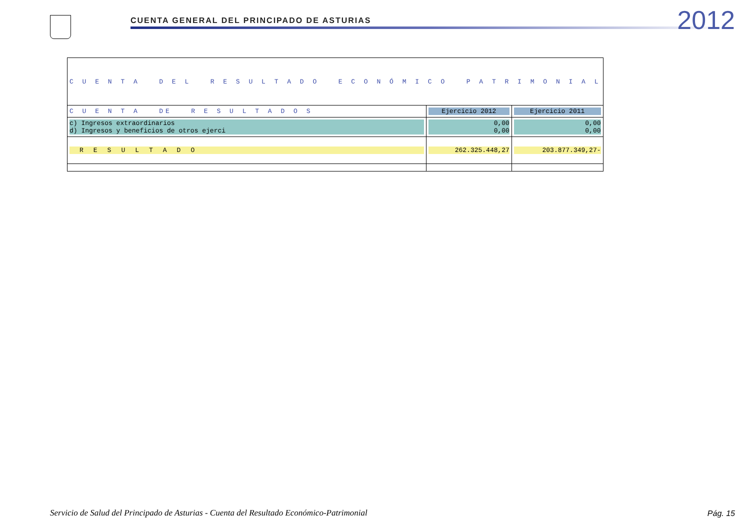CUENTA GENERAL DEL PRINCIPADO DE ASTURIAS
2012
| C U E N T A D E L R E S U L T A D O E C O N Ó M I C O P A T R I M O N I A L | | |
| C U E N T A DE R E S U L T A D O S | Ejercicio 2012 | Ejercicio 2011 |
| c) Ingresos extraordinarios d) Ingresos y beneficios de otros ejerci | 0,00 0,00 | 0,00 0,00 |
| RESULTADO | 262.325.448,27 | 203.877.349,27- |
Servicio de Salud del Principado de Asturias - Cuenta del Resultado Económico-Patrimonial
Pág. 15